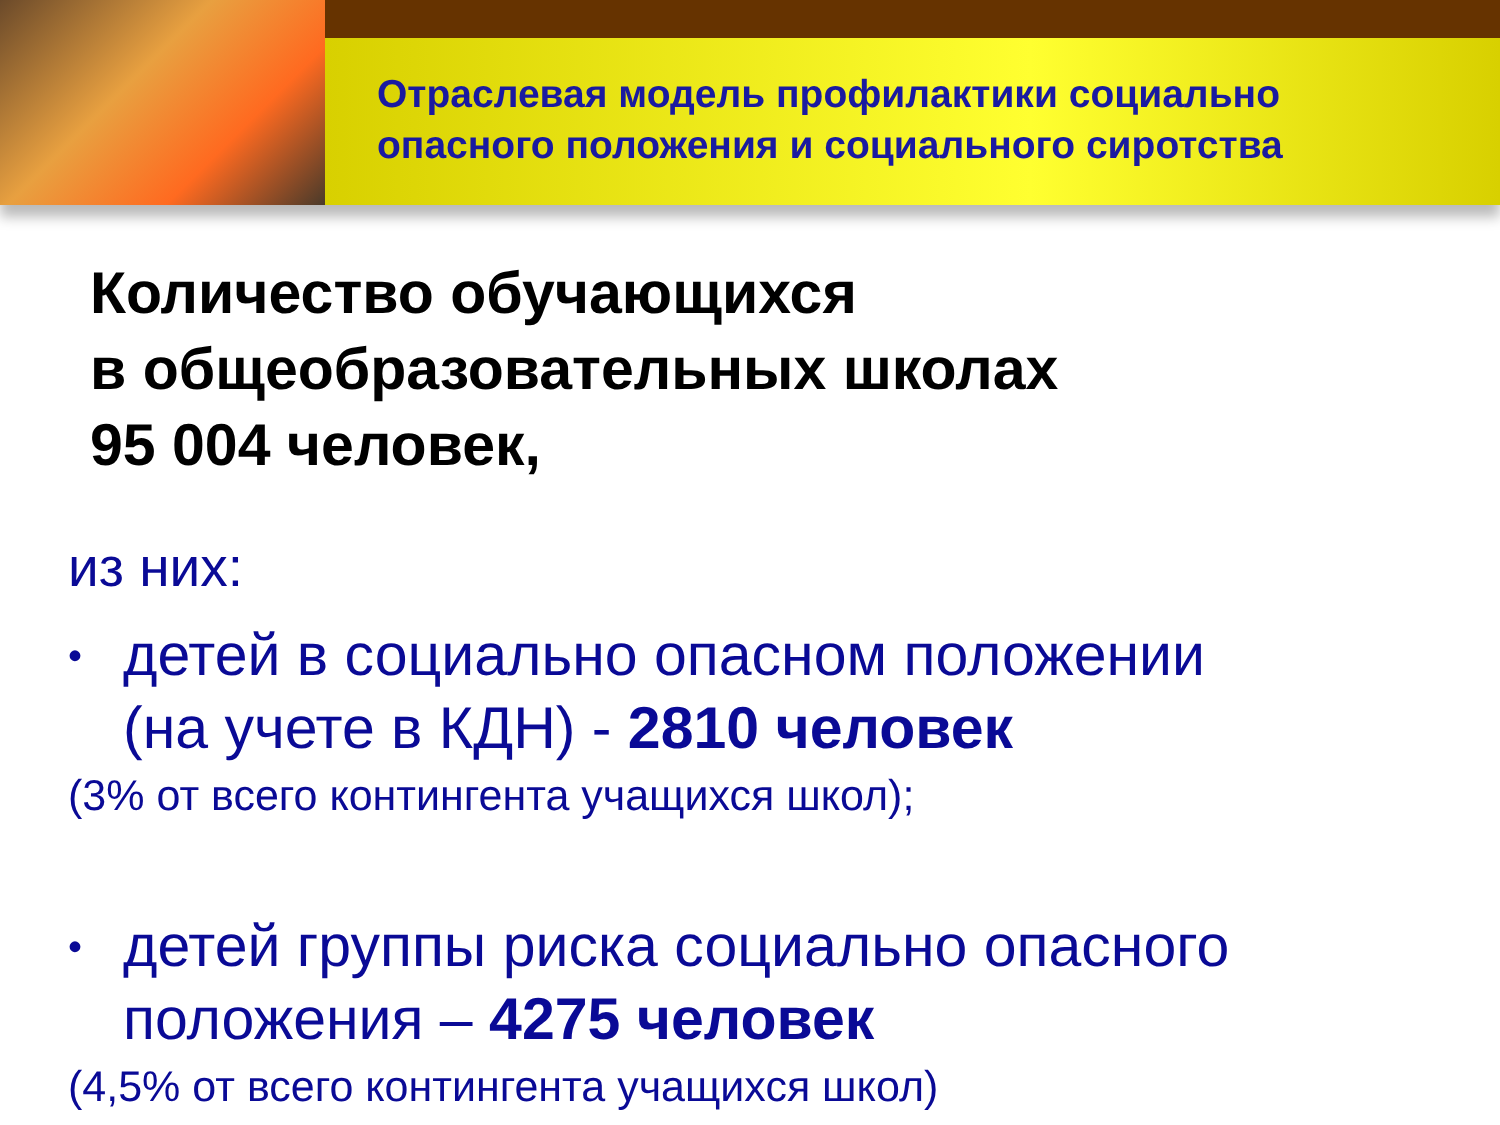Отраслевая модель профилактики социально
опасного положения и социального сиротства
Количество обучающихся
в общеобразовательных школах
95 004 человек,
из них:
•
детей в социально опасном положении
(на учете в КДН) - 2810 человек
(3% от всего контингента учащихся школ);
•
детей группы риска социально опасного
положения – 4275 человек
(4,5% от всего контингента учащихся школ)